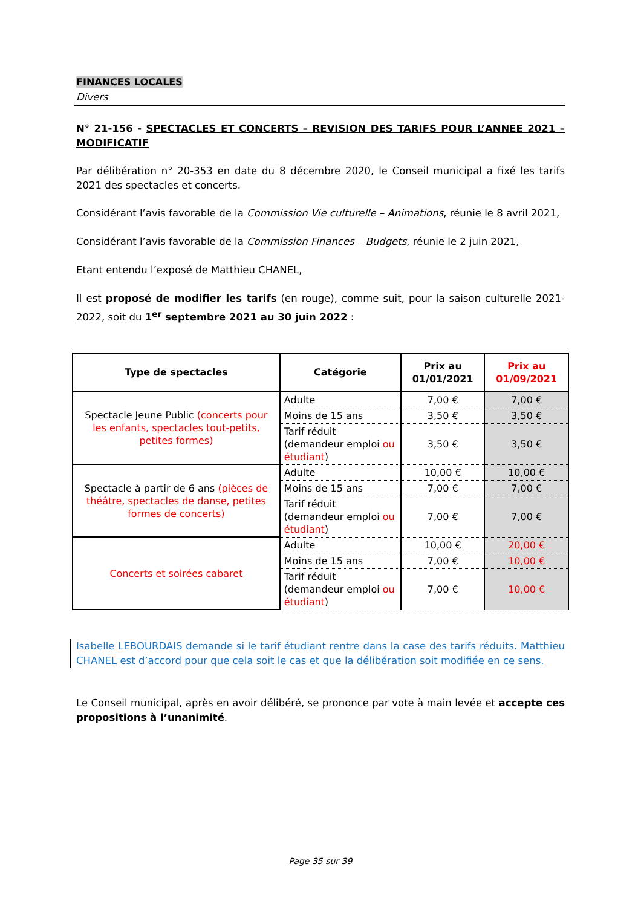FINANCES LOCALES
Divers
N° 21-156 - SPECTACLES ET CONCERTS – REVISION DES TARIFS POUR L’ANNEE 2021 – MODIFICATIF
Par délibération n° 20-353 en date du 8 décembre 2020, le Conseil municipal a fixé les tarifs 2021 des spectacles et concerts.
Considérant l’avis favorable de la Commission Vie culturelle – Animations, réunie le 8 avril 2021,
Considérant l’avis favorable de la Commission Finances – Budgets, réunie le 2 juin 2021,
Etant entendu l’exposé de Matthieu CHANEL,
Il est proposé de modifier les tarifs (en rouge), comme suit, pour la saison culturelle 2021-2022, soit du 1<sup>er</sup> septembre 2021 au 30 juin 2022 :
| Type de spectacles | Catégorie | Prix au 01/01/2021 | Prix au 01/09/2021 |
| --- | --- | --- | --- |
| Spectacle Jeune Public (concerts pour les enfants, spectacles tout-petits, petites formes) | Adulte | 7,00 € | 7,00 € |
| | Moins de 15 ans | 3,50 € | 3,50 € |
| | Tarif réduit (demandeur emploi ou étudiant ) | 3,50 € | 3,50 € |
| Spectacle à partir de 6 ans (pièces de théâtre, spectacles de danse, petites formes de concerts) | Adulte | 10,00 € | 10,00 € |
| | Moins de 15 ans | 7,00 € | 7,00 € |
| | Tarif réduit (demandeur emploi ou étudiant ) | 7,00 € | 7,00 € |
| Concerts et soirées cabaret | Adulte | 10,00 € | 20,00 € |
| | Moins de 15 ans | 7,00 € | 10,00 € |
| | Tarif réduit (demandeur emploi ou étudiant ) | 7,00 € | 10,00 € |
Isabelle LEBOURDAIS demande si le tarif étudiant rentre dans la case des tarifs réduits. Matthieu CHANEL est d’accord pour que cela soit le cas et que la délibération soit modifiée en ce sens.
Le Conseil municipal, après en avoir délibéré, se prononce par vote à main levée et accepte ces propositions à l’unanimité.
Page 35 sur 39